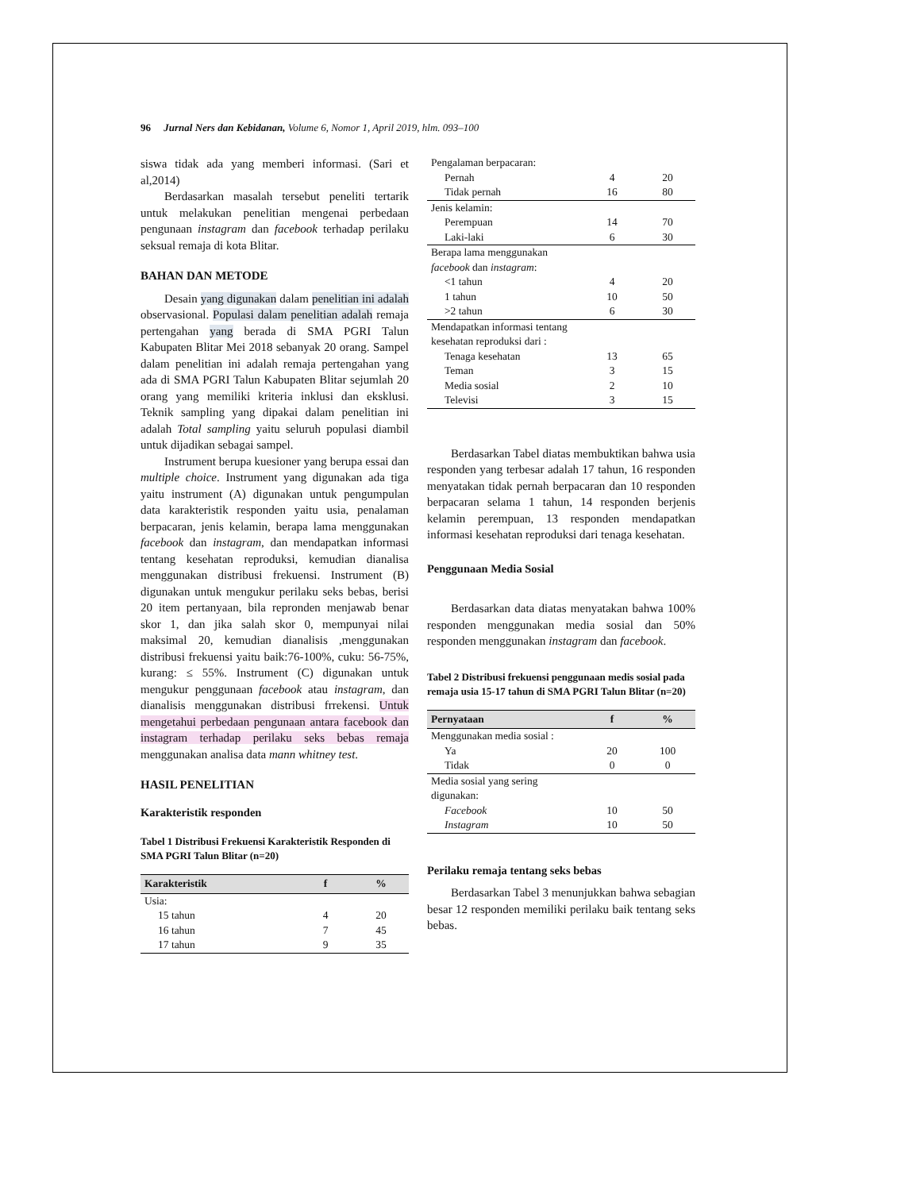96 Jurnal Ners dan Kebidanan, Volume 6, Nomor 1, April 2019, hlm. 093–100
siswa tidak ada yang memberi informasi. (Sari et al,2014)
Berdasarkan masalah tersebut peneliti tertarik untuk melakukan penelitian mengenai perbedaan pengunaan instagram dan facebook terhadap perilaku seksual remaja di kota Blitar.
BAHAN DAN METODE
Desain yang digunakan dalam penelitian ini adalah observasional. Populasi dalam penelitian adalah remaja pertengahan yang berada di SMA PGRI Talun Kabupaten Blitar Mei 2018 sebanyak 20 orang. Sampel dalam penelitian ini adalah remaja pertengahan yang ada di SMA PGRI Talun Kabupaten Blitar sejumlah 20 orang yang memiliki kriteria inklusi dan eksklusi. Teknik sampling yang dipakai dalam penelitian ini adalah Total sampling yaitu seluruh populasi diambil untuk dijadikan sebagai sampel.
Instrument berupa kuesioner yang berupa essai dan multiple choice. Instrument yang digunakan ada tiga yaitu instrument (A) digunakan untuk pengumpulan data karakteristik responden yaitu usia, penalaman berpacaran, jenis kelamin, berapa lama menggunakan facebook dan instagram, dan mendapatkan informasi tentang kesehatan reproduksi, kemudian dianalisa menggunakan distribusi frekuensi. Instrument (B) digunakan untuk mengukur perilaku seks bebas, berisi 20 item pertanyaan, bila repronden menjawab benar skor 1, dan jika salah skor 0, mempunyai nilai maksimal 20, kemudian dianalisis ,menggunakan distribusi frekuensi yaitu baik:76-100%, cuku: 56-75%, kurang: ≤ 55%. Instrument (C) digunakan untuk mengukur penggunaan facebook atau instagram, dan dianalisis menggunakan distribusi frrekensi. Untuk mengetahui perbedaan pengunaan antara facebook dan instagram terhadap perilaku seks bebas remaja menggunakan analisa data mann whitney test.
HASIL PENELITIAN
Karakteristik responden
Tabel 1 Distribusi Frekuensi Karakteristik Responden di SMA PGRI Talun Blitar (n=20)
| Karakteristik | f | % |
| --- | --- | --- |
| Usia: | | |
| 15 tahun | 4 | 20 |
| 16 tahun | 7 | 45 |
| 17 tahun | 9 | 35 |
| Pengalaman berpacaran: | | |
| Pernah | 4 | 20 |
| Tidak pernah | 16 | 80 |
| Jenis kelamin: | | |
| Perempuan | 14 | 70 |
| Laki-laki | 6 | 30 |
| Berapa lama menggunakan facebook dan instagram : | | |
| <1 tahun | 4 | 20 |
| 1 tahun | 10 | 50 |
| >2 tahun | 6 | 30 |
| Mendapatkan informasi tentang kesehatan reproduksi dari : | | |
| Tenaga kesehatan | 13 | 65 |
| Teman | 3 | 15 |
| Media sosial | 2 | 10 |
| Televisi | 3 | 15 |
Berdasarkan Tabel diatas membuktikan bahwa usia responden yang terbesar adalah 17 tahun, 16 responden menyatakan tidak pernah berpacaran dan 10 responden berpacaran selama 1 tahun, 14 responden berjenis kelamin perempuan, 13 responden mendapatkan informasi kesehatan reproduksi dari tenaga kesehatan.
Penggunaan Media Sosial
Berdasarkan data diatas menyatakan bahwa 100% responden menggunakan media sosial dan 50% responden menggunakan instagram dan facebook.
Tabel 2 Distribusi frekuensi penggunaan medis sosial pada remaja usia 15-17 tahun di SMA PGRI Talun Blitar (n=20)
| Pernyataan | f | % |
| --- | --- | --- |
| Menggunakan media sosial : | | |
| Ya | 20 | 100 |
| Tidak | 0 | 0 |
| Media sosial yang sering digunakan: | | |
| Facebook | 10 | 50 |
| Instagram | 10 | 50 |
Perilaku remaja tentang seks bebas
Berdasarkan Tabel 3 menunjukkan bahwa sebagian besar 12 responden memiliki perilaku baik tentang seks bebas.